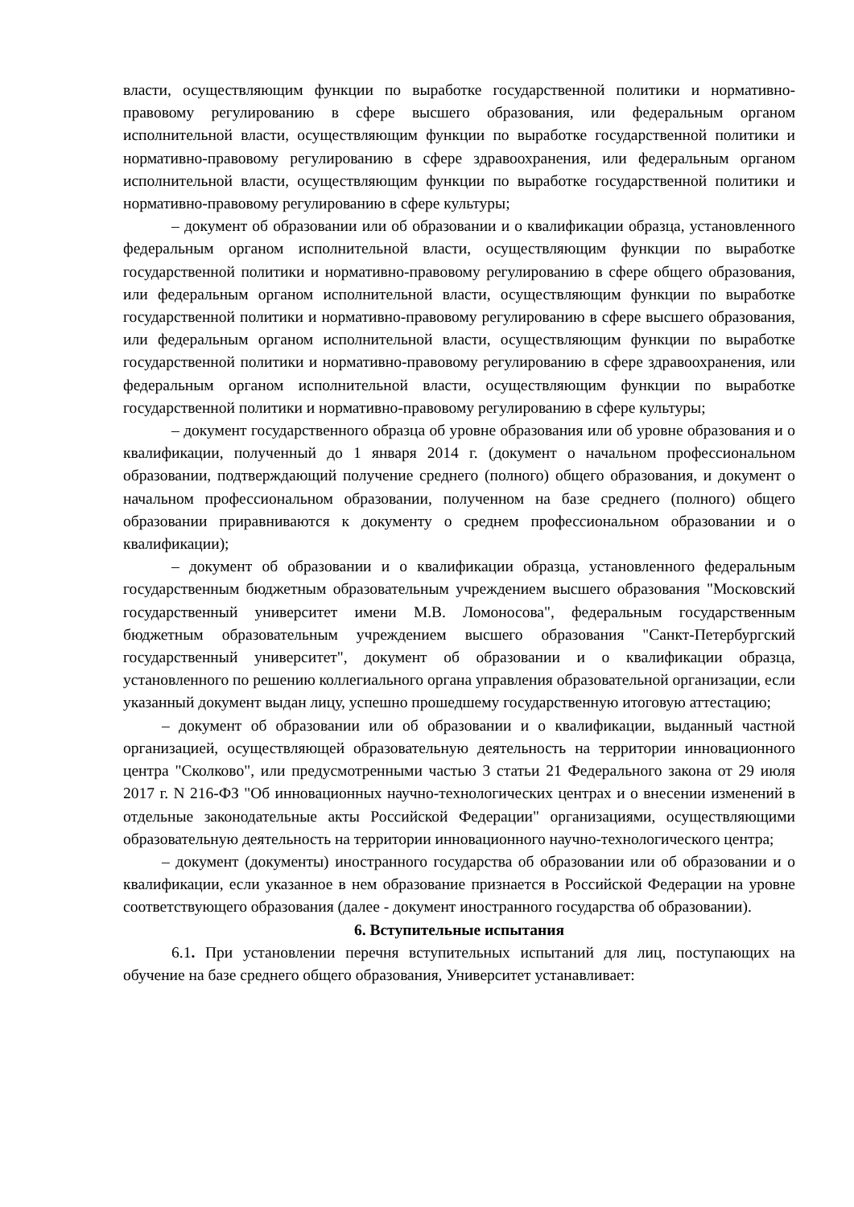власти, осуществляющим функции по выработке государственной политики и нормативно-правовому регулированию в сфере высшего образования, или федеральным органом исполнительной власти, осуществляющим функции по выработке государственной политики и нормативно-правовому регулированию в сфере здравоохранения, или федеральным органом исполнительной власти, осуществляющим функции по выработке государственной политики и нормативно-правовому регулированию в сфере культуры;
– документ об образовании или об образовании и о квалификации образца, установленного федеральным органом исполнительной власти, осуществляющим функции по выработке государственной политики и нормативно-правовому регулированию в сфере общего образования, или федеральным органом исполнительной власти, осуществляющим функции по выработке государственной политики и нормативно-правовому регулированию в сфере высшего образования, или федеральным органом исполнительной власти, осуществляющим функции по выработке государственной политики и нормативно-правовому регулированию в сфере здравоохранения, или федеральным органом исполнительной власти, осуществляющим функции по выработке государственной политики и нормативно-правовому регулированию в сфере культуры;
– документ государственного образца об уровне образования или об уровне образования и о квалификации, полученный до 1 января 2014 г. (документ о начальном профессиональном образовании, подтверждающий получение среднего (полного) общего образования, и документ о начальном профессиональном образовании, полученном на базе среднего (полного) общего образовании приравниваются к документу о среднем профессиональном образовании и о квалификации);
– документ об образовании и о квалификации образца, установленного федеральным государственным бюджетным образовательным учреждением высшего образования "Московский государственный университет имени М.В. Ломоносова", федеральным государственным бюджетным образовательным учреждением высшего образования "Санкт-Петербургский государственный университет", документ об образовании и о квалификации образца, установленного по решению коллегиального органа управления образовательной организации, если указанный документ выдан лицу, успешно прошедшему государственную итоговую аттестацию;
– документ об образовании или об образовании и о квалификации, выданный частной организацией, осуществляющей образовательную деятельность на территории инновационного центра "Сколково", или предусмотренными частью 3 статьи 21 Федерального закона от 29 июля 2017 г. N 216-ФЗ "Об инновационных научно-технологических центрах и о внесении изменений в отдельные законодательные акты Российской Федерации" организациями, осуществляющими образовательную деятельность на территории инновационного научно-технологического центра;
– документ (документы) иностранного государства об образовании или об образовании и о квалификации, если указанное в нем образование признается в Российской Федерации на уровне соответствующего образования (далее - документ иностранного государства об образовании).
6. Вступительные испытания
6.1. При установлении перечня вступительных испытаний для лиц, поступающих на обучение на базе среднего общего образования, Университет устанавливает: